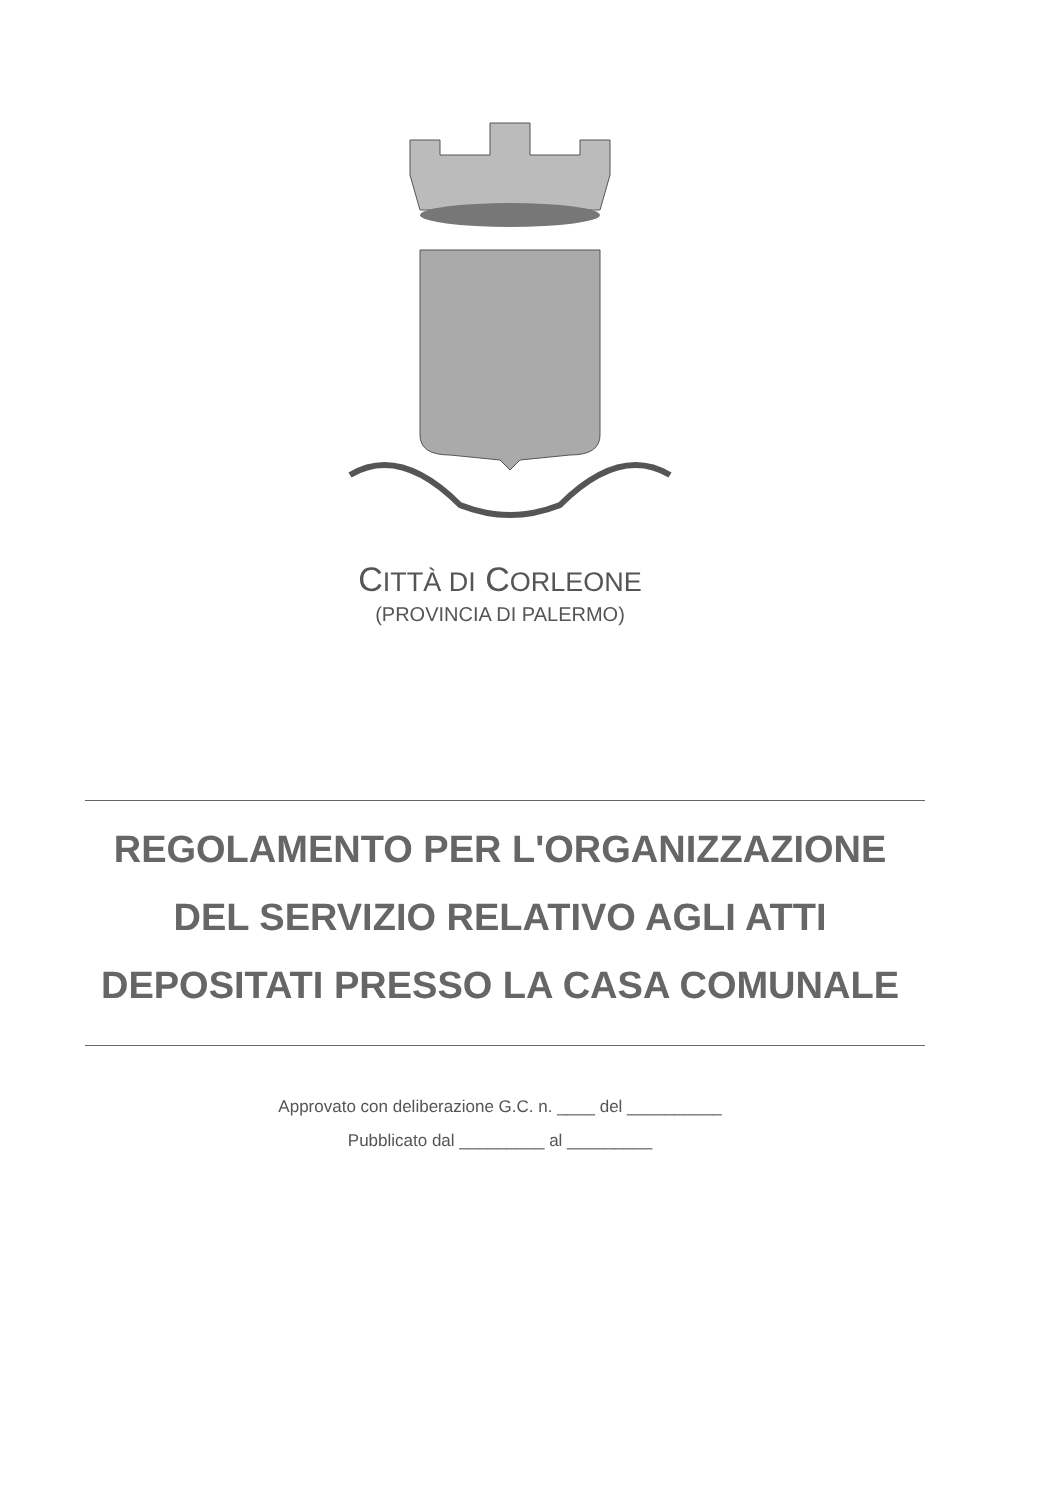CITTÀ DI CORLEONE
(PROVINCIA DI PALERMO)
REGOLAMENTO PER L'ORGANIZZAZIONE
DEL SERVIZIO RELATIVO AGLI ATTI
DEPOSITATI PRESSO LA CASA COMUNALE
Approvato con deliberazione G.C. n. ____ del __________
Pubblicato dal _________ al _________